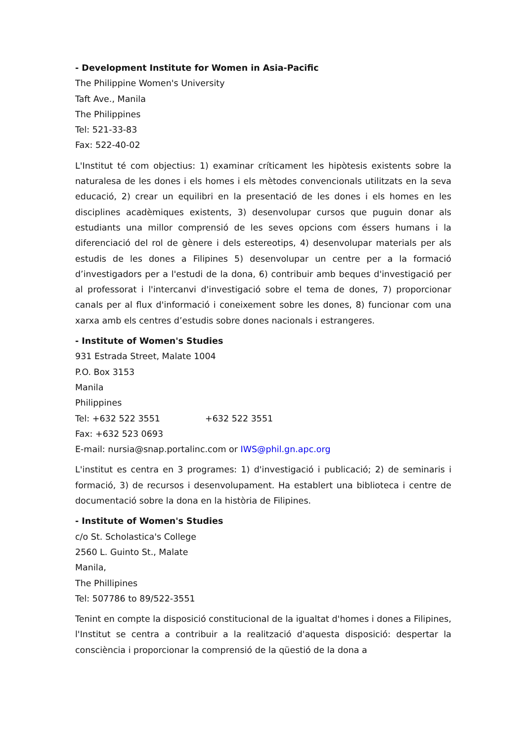- Development Institute for Women in Asia-Pacific
The Philippine Women's University
Taft Ave., Manila
The Philippines
Tel: 521-33-83
Fax: 522-40-02
L'Institut té com objectius: 1) examinar críticament les hipòtesis existents sobre la naturalesa de les dones i els homes i els mètodes convencionals utilitzats en la seva educació, 2) crear un equilibri en la presentació de les dones i els homes en les disciplines acadèmiques existents, 3) desenvolupar cursos que puguin donar als estudiants una millor comprensió de les seves opcions com éssers humans i la diferenciació del rol de gènere i dels estereotips, 4) desenvolupar materials per als estudis de les dones a Filipines 5) desenvolupar un centre per a la formació d’investigadors per a l'estudi de la dona, 6) contribuir amb beques d'investigació per al professorat i l'intercanvi d'investigació sobre el tema de dones, 7) proporcionar canals per al flux d'informació i coneixement sobre les dones, 8) funcionar com una xarxa amb els centres d’estudis sobre dones nacionals i estrangeres.
- Institute of Women's Studies
931 Estrada Street, Malate 1004
P.O. Box 3153
Manila
Philippines
Tel: +632 522 3551 +632 522 3551
Fax: +632 523 0693
E-mail: nursia@snap.portalinc.com or IWS@phil.gn.apc.org
L'institut es centra en 3 programes: 1) d'investigació i publicació; 2) de seminaris i formació, 3) de recursos i desenvolupament. Ha establert una biblioteca i centre de documentació sobre la dona en la història de Filipines.
- Institute of Women's Studies
c/o St. Scholastica's College
2560 L. Guinto St., Malate
Manila,
The Phillipines
Tel: 507786 to 89/522-3551
Tenint en compte la disposició constitucional de la igualtat d'homes i dones a Filipines, l'Institut se centra a contribuir a la realització d'aquesta disposició: despertar la consciència i proporcionar la comprensió de la qüestió de la dona a